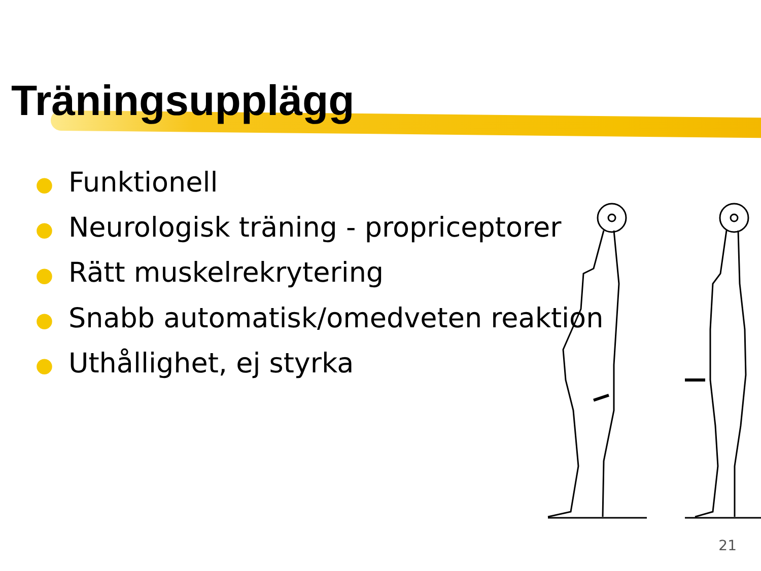Träningsupplägg
● Funktionell
● Neurologisk träning - propriceptorer
● Rätt muskelrekrytering
● Snabb automatisk/omedveten reaktion
● Uthållighet, ej styrka
21